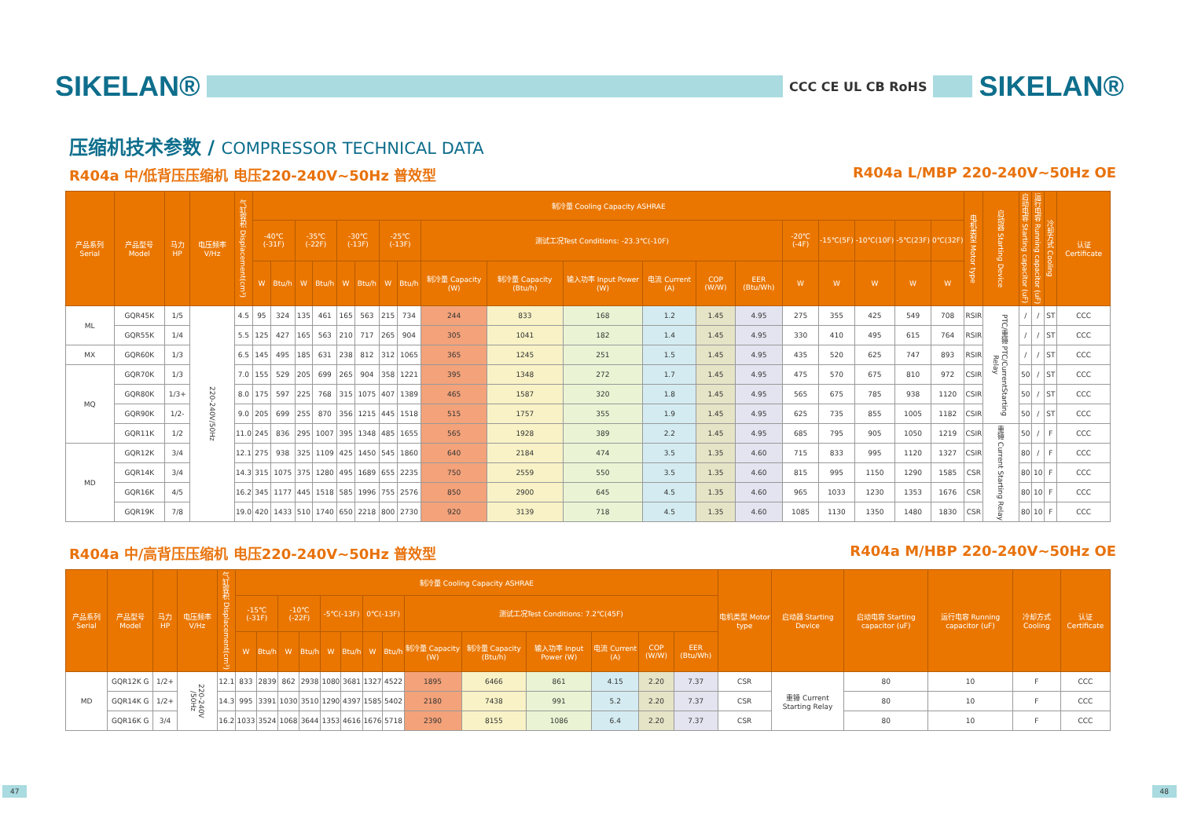SIKELAN®
CCC CE UL CB RoHS
SIKELAN®
压缩机技术参数 / COMPRESSOR TECHNICAL DATA
R404a 中/低背压压缩机 电压220-240V~50Hz 普效型 R404a L/MBP 220-240V~50Hz OE
| 产品系列 Serial | 产品型号 Model | 马力HP | 电压频率 V/Hz | 气缸容积 Displacement(cm³) | 制冷量 Cooling Capacity ASHRAE | | | | | | | | | | | | | | | | | | | 电机类型 Motor type | 启动器 Starting Device | 启动电容 Starting capacitor (uF) | 运行电容 Running capacitor (uF) | 冷却方式 Cooling | 认证 Certificate |
| --- | --- | --- | --- | --- | --- | --- | --- | --- | --- | --- | --- | --- | --- | --- | --- | --- | --- | --- | --- | --- | --- | --- | --- | --- | --- | --- | --- | --- | --- |
| | | | | | -40℃(-31F) | | -35℃(-22F) | | -30℃(-13F) | | -25℃(-13F) | | 测试工况Test Conditions: -23.3℃(-10F) | | | | | | -20℃(-4F) | -15℃(5F) | -10℃(10F) | -5℃(23F) | 0℃(32F) | | | | | | |
| | | | | | W | Btu/h | W | Btu/h | W | Btu/h | W | Btu/h | 制冷量 Capacity (W) | 制冷量 Capacity (Btu/h) | 输入功率 Input Power (W) | 电流 Current (A) | COP (W/W) | EER (Btu/Wh) | W | W | W | W | W | | | | | | |
| ML | GQR45K | 1/5 | 220-240V/50Hz | 4.5 | 95 | 324 | 135 | 461 | 165 | 563 | 215 | 734 | 244 | 833 | 168 | 1.2 | 1.45 | 4.95 | 275 | 355 | 425 | 549 | 708 | RSIR | PTC/重锤 PTC/CurrentStarting Relay | / | / | ST | CCC |
| | GQR55K | 1/4 | | 5.5 | 125 | 427 | 165 | 563 | 210 | 717 | 265 | 904 | 305 | 1041 | 182 | 1.4 | 1.45 | 4.95 | 330 | 410 | 495 | 615 | 764 | RSIR | | / | / | ST | CCC |
| MX | GQR60K | 1/3 | | 6.5 | 145 | 495 | 185 | 631 | 238 | 812 | 312 | 1065 | 365 | 1245 | 251 | 1.5 | 1.45 | 4.95 | 435 | 520 | 625 | 747 | 893 | RSIR | | / | / | ST | CCC |
| MQ | GQR70K | 1/3 | | 7.0 | 155 | 529 | 205 | 699 | 265 | 904 | 358 | 1221 | 395 | 1348 | 272 | 1.7 | 1.45 | 4.95 | 475 | 570 | 675 | 810 | 972 | CSIR | | 50 | / | ST | CCC |
| | GQR80K | 1/3+ | | 8.0 | 175 | 597 | 225 | 768 | 315 | 1075 | 407 | 1389 | 465 | 1587 | 320 | 1.8 | 1.45 | 4.95 | 565 | 675 | 785 | 938 | 1120 | CSIR | | 50 | / | ST | CCC |
| | GQR90K | 1/2- | | 9.0 | 205 | 699 | 255 | 870 | 356 | 1215 | 445 | 1518 | 515 | 1757 | 355 | 1.9 | 1.45 | 4.95 | 625 | 735 | 855 | 1005 | 1182 | CSIR | | 50 | / | ST | CCC |
| | GQR11K | 1/2 | | 11.0 | 245 | 836 | 295 | 1007 | 395 | 1348 | 485 | 1655 | 565 | 1928 | 389 | 2.2 | 1.45 | 4.95 | 685 | 795 | 905 | 1050 | 1219 | CSIR | 重锤 Current Starting Relay | 50 | / | F | CCC |
| MD | GQR12K | 3/4 | | 12.1 | 275 | 938 | 325 | 1109 | 425 | 1450 | 545 | 1860 | 640 | 2184 | 474 | 3.5 | 1.35 | 4.60 | 715 | 833 | 995 | 1120 | 1327 | CSIR | | 80 | / | F | CCC |
| | GQR14K | 3/4 | | 14.3 | 315 | 1075 | 375 | 1280 | 495 | 1689 | 655 | 2235 | 750 | 2559 | 550 | 3.5 | 1.35 | 4.60 | 815 | 995 | 1150 | 1290 | 1585 | CSR | | 80 | 10 | F | CCC |
| | GQR16K | 4/5 | | 16.2 | 345 | 1177 | 445 | 1518 | 585 | 1996 | 755 | 2576 | 850 | 2900 | 645 | 4.5 | 1.35 | 4.60 | 965 | 1033 | 1230 | 1353 | 1676 | CSR | | 80 | 10 | F | CCC |
| | GQR19K | 7/8 | | 19.0 | 420 | 1433 | 510 | 1740 | 650 | 2218 | 800 | 2730 | 920 | 3139 | 718 | 4.5 | 1.35 | 4.60 | 1085 | 1130 | 1350 | 1480 | 1830 | CSR | | 80 | 10 | F | CCC |
R404a 中/高背压压缩机 电压220-240V~50Hz 普效型 R404a M/HBP 220-240V~50Hz OE
| 产品系列 Serial | 产品型号 Model | 马力HP | 电压频率 V/Hz | 气缸容积 Displacement(cm³) | 制冷量 Cooling Capacity ASHRAE | | | | | | | | | | | | | | 电机类型 Motor type | 启动器 Starting Device | 启动电容 Starting capacitor (uF) | 运行电容 Running capacitor (uF) | 冷却方式 Cooling | 认证 Certificate |
| --- | --- | --- | --- | --- | --- | --- | --- | --- | --- | --- | --- | --- | --- | --- | --- | --- | --- | --- | --- | --- | --- | --- | --- | --- |
| | | | | | -15℃(-31F) | | -10℃(-22F) | | -5℃(-13F) | | 0℃(-13F) | | 测试工况Test Conditions: 7.2℃(45F) | | | | | | | | | | | |
| | | | | | W | Btu/h | W | Btu/h | W | Btu/h | W | Btu/h | 制冷量 Capacity (W) | 制冷量 Capacity (Btu/h) | 输入功率 Input Power (W) | 电流 Current (A) | COP (W/W) | EER (Btu/Wh) | | | | | | |
| MD | GQR12K G | 1/2+ | 220-240V /50Hz | 12.1 | 833 | 2839 | 862 | 2938 | 1080 | 3681 | 1327 | 4522 | 1895 | 6466 | 861 | 4.15 | 2.20 | 7.37 | CSR | 重锤 Current Starting Relay | 80 | 10 | F | CCC |
| | GQR14K G | 1/2+ | | 14.3 | 995 | 3391 | 1030 | 3510 | 1290 | 4397 | 1585 | 5402 | 2180 | 7438 | 991 | 5.2 | 2.20 | 7.37 | CSR | | 80 | 10 | F | CCC |
| | GQR16K G | 3/4 | | 16.2 | 1033 | 3524 | 1068 | 3644 | 1353 | 4616 | 1676 | 5718 | 2390 | 8155 | 1086 | 6.4 | 2.20 | 7.37 | CSR | | 80 | 10 | F | CCC |
47 48